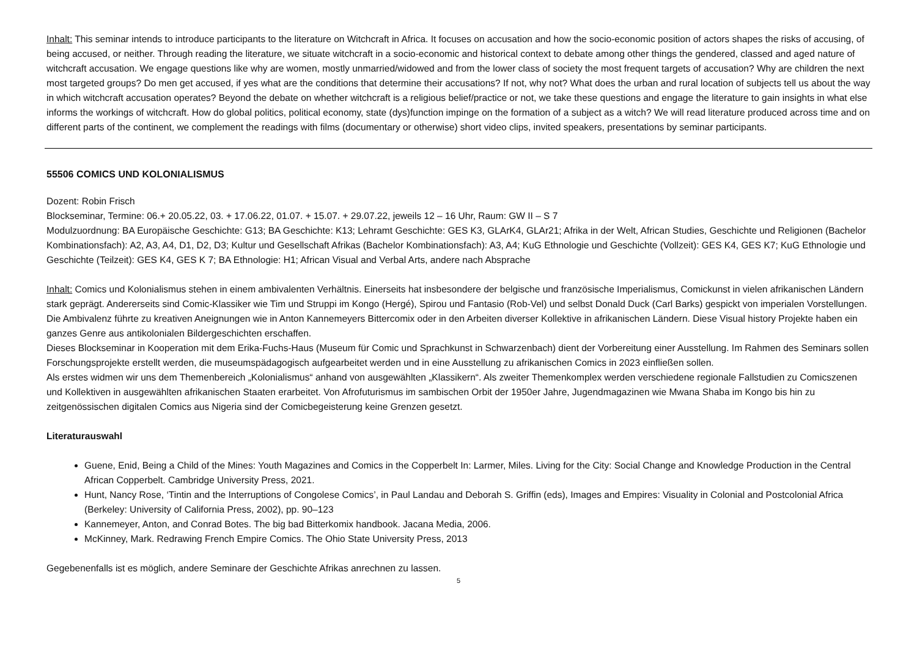Inhalt: This seminar intends to introduce participants to the literature on Witchcraft in Africa. It focuses on accusation and how the socio-economic position of actors shapes the risks of accusing, of being accused, or neither. Through reading the literature, we situate witchcraft in a socio-economic and historical context to debate among other things the gendered, classed and aged nature of witchcraft accusation. We engage questions like why are women, mostly unmarried/widowed and from the lower class of society the most frequent targets of accusation? Why are children the next most targeted groups? Do men get accused, if yes what are the conditions that determine their accusations? If not, why not? What does the urban and rural location of subjects tell us about the way in which witchcraft accusation operates? Beyond the debate on whether witchcraft is a religious belief/practice or not, we take these questions and engage the literature to gain insights in what else informs the workings of witchcraft. How do global politics, political economy, state (dys)function impinge on the formation of a subject as a witch? We will read literature produced across time and on different parts of the continent, we complement the readings with films (documentary or otherwise) short video clips, invited speakers, presentations by seminar participants.
55506 COMICS UND KOLONIALISMUS
Dozent: Robin Frisch
Blockseminar, Termine: 06.+ 20.05.22, 03. + 17.06.22, 01.07. + 15.07. + 29.07.22, jeweils 12 – 16 Uhr, Raum: GW II – S 7
Modulzuordnung: BA Europäische Geschichte: G13; BA Geschichte: K13; Lehramt Geschichte: GES K3, GLArK4, GLAr21; Afrika in der Welt, African Studies, Geschichte und Religionen (Bachelor Kombinationsfach): A2, A3, A4, D1, D2, D3; Kultur und Gesellschaft Afrikas (Bachelor Kombinationsfach): A3, A4; KuG Ethnologie und Geschichte (Vollzeit): GES K4, GES K7; KuG Ethnologie und Geschichte (Teilzeit): GES K4, GES K 7; BA Ethnologie: H1; African Visual and Verbal Arts, andere nach Absprache
Inhalt: Comics und Kolonialismus stehen in einem ambivalenten Verhältnis. Einerseits hat insbesondere der belgische und französische Imperialismus, Comickunst in vielen afrikanischen Ländern stark geprägt. Andererseits sind Comic-Klassiker wie Tim und Struppi im Kongo (Hergé), Spirou und Fantasio (Rob-Vel) und selbst Donald Duck (Carl Barks) gespickt von imperialen Vorstellungen. Die Ambivalenz führte zu kreativen Aneignungen wie in Anton Kannemeyers Bittercomix oder in den Arbeiten diverser Kollektive in afrikanischen Ländern. Diese Visual history Projekte haben ein ganzes Genre aus antikolonialen Bildergeschichten erschaffen.
Dieses Blockseminar in Kooperation mit dem Erika-Fuchs-Haus (Museum für Comic und Sprachkunst in Schwarzenbach) dient der Vorbereitung einer Ausstellung. Im Rahmen des Seminars sollen Forschungsprojekte erstellt werden, die museumspädagogisch aufgearbeitet werden und in eine Ausstellung zu afrikanischen Comics in 2023 einfließen sollen.
Als erstes widmen wir uns dem Themenbereich „Kolonialismus“ anhand von ausgewählten „Klassikern“. Als zweiter Themenkomplex werden verschiedene regionale Fallstudien zu Comicszenen und Kollektiven in ausgewählten afrikanischen Staaten erarbeitet. Von Afrofuturismus im sambischen Orbit der 1950er Jahre, Jugendmagazinen wie Mwana Shaba im Kongo bis hin zu zeitgenössischen digitalen Comics aus Nigeria sind der Comicbegeisterung keine Grenzen gesetzt.
Literaturauswahl
Guene, Enid, Being a Child of the Mines: Youth Magazines and Comics in the Copperbelt In: Larmer, Miles. Living for the City: Social Change and Knowledge Production in the Central African Copperbelt. Cambridge University Press, 2021.
Hunt, Nancy Rose, ‘Tintin and the Interruptions of Congolese Comics’, in Paul Landau and Deborah S. Griffin (eds), Images and Empires: Visuality in Colonial and Postcolonial Africa (Berkeley: University of California Press, 2002), pp. 90–123
Kannemeyer, Anton, and Conrad Botes. The big bad Bitterkomix handbook. Jacana Media, 2006.
McKinney, Mark. Redrawing French Empire Comics. The Ohio State University Press, 2013
Gegebenenfalls ist es möglich, andere Seminare der Geschichte Afrikas anrechnen zu lassen.
5